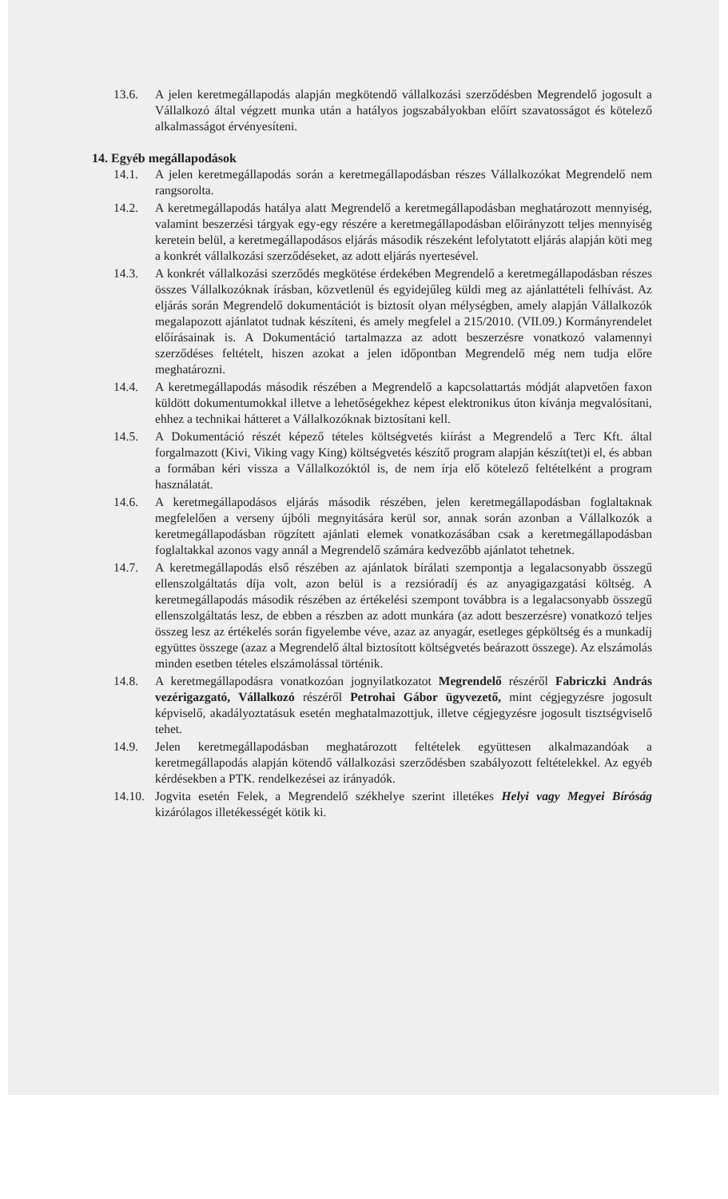13.6. A jelen keretmegállapodás alapján megkötendő vállalkozási szerződésben Megrendelő jogosult a Vállalkozó által végzett munka után a hatályos jogszabályokban előírt szavatosságot és kötelező alkalmasságot érvényesíteni.
14. Egyéb megállapodások
14.1. A jelen keretmegállapodás során a keretmegállapodásban részes Vállalkozókat Megrendelő nem rangsorolta.
14.2. A keretmegállapodás hatálya alatt Megrendelő a keretmegállapodásban meghatározott mennyiség, valamint beszerzési tárgyak egy-egy részére a keretmegállapodásban előirányzott teljes mennyiség keretein belül, a keretmegállapodásos eljárás második részeként lefolytatott eljárás alapján köti meg a konkrét vállalkozási szerződéseket, az adott eljárás nyertesével.
14.3. A konkrét vállalkozási szerződés megkötése érdekében Megrendelő a keretmegállapodásban részes összes Vállalkozóknak írásban, közvetlenül és egyidejűleg küldi meg az ajánlattételi felhívást. Az eljárás során Megrendelő dokumentációt is biztosít olyan mélységben, amely alapján Vállalkozók megalapozott ajánlatot tudnak készíteni, és amely megfelel a 215/2010. (VII.09.) Kormányrendelet előírásainak is. A Dokumentáció tartalmazza az adott beszerzésre vonatkozó valamennyi szerződéses feltételt, hiszen azokat a jelen időpontban Megrendelő még nem tudja előre meghatározni.
14.4. A keretmegállapodás második részében a Megrendelő a kapcsolattartás módját alapvetően faxon küldött dokumentumokkal illetve a lehetőségekhez képest elektronikus úton kívánja megvalósítani, ehhez a technikai hátteret a Vállalkozóknak biztosítani kell.
14.5. A Dokumentáció részét képező tételes költségvetés kiírást a Megrendelő a Terc Kft. által forgalmazott (Kivi, Viking vagy King) költségvetés készítő program alapján készít(tet)i el, és abban a formában kéri vissza a Vállalkozóktól is, de nem írja elő kötelező feltételként a program használatát.
14.6. A keretmegállapodásos eljárás második részében, jelen keretmegállapodásban foglaltaknak megfelelően a verseny újbóli megnyitására kerül sor, annak során azonban a Vállalkozók a keretmegállapodásban rögzített ajánlati elemek vonatkozásában csak a keretmegállapodásban foglaltakkal azonos vagy annál a Megrendelő számára kedvezőbb ajánlatot tehetnek.
14.7. A keretmegállapodás első részében az ajánlatok bírálati szempontja a legalacsonyabb összegű ellenszolgáltatás díja volt, azon belül is a rezsióradíj és az anyagigazgatási költség. A keretmegállapodás második részében az értékelési szempont továbbra is a legalacsonyabb összegű ellenszolgáltatás lesz, de ebben a részben az adott munkára (az adott beszerzésre) vonatkozó teljes összeg lesz az értékelés során figyelembe véve, azaz az anyagár, esetleges gépköltség és a munkadíj együttes összege (azaz a Megrendelő által biztosított költségvetés beárazott összege). Az elszámolás minden esetben tételes elszámolással történik.
14.8. A keretmegállapodásra vonatkozóan jognyilatkozatot Megrendelő részéről Fabriczki András vezérigazgató, Vállalkozó részéről Petrohai Gábor ügyvezető, mint cégjegyzésre jogosult képviselő, akadályoztatásuk esetén meghatalmazottjuk, illetve cégjegyzésre jogosult tisztségviselő tehet.
14.9. Jelen keretmegállapodásban meghatározott feltételek együttesen alkalmazandóak a keretmegállapodás alapján kötendő vállalkozási szerződésben szabályozott feltételekkel. Az egyéb kérdésekben a PTK. rendelkezései az irányadók.
14.10. Jogvita esetén Felek, a Megrendelő székhelye szerint illetékes Helyi vagy Megyei Bíróság kizárólagos illetékességét kötik ki.